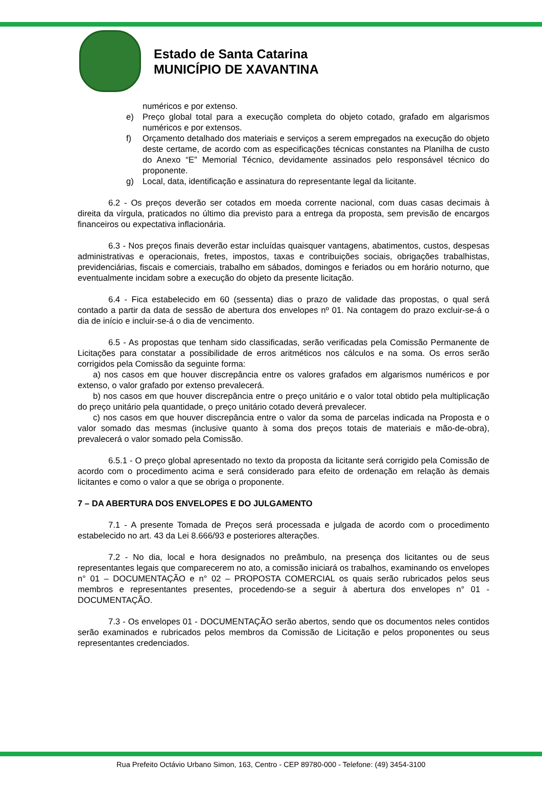Estado de Santa Catarina
MUNICÍPIO DE XAVANTINA
numéricos e por extenso.
e) Preço global total para a execução completa do objeto cotado, grafado em algarismos numéricos e por extensos.
f) Orçamento detalhado dos materiais e serviços a serem empregados na execução do objeto deste certame, de acordo com as especificações técnicas constantes na Planilha de custo do Anexo “E” Memorial Técnico, devidamente assinados pelo responsável técnico do proponente.
g) Local, data, identificação e assinatura do representante legal da licitante.
6.2 - Os preços deverão ser cotados em moeda corrente nacional, com duas casas decimais à direita da vírgula, praticados no último dia previsto para a entrega da proposta, sem previsão de encargos financeiros ou expectativa inflacionária.
6.3 - Nos preços finais deverão estar incluídas quaisquer vantagens, abatimentos, custos, despesas administrativas e operacionais, fretes, impostos, taxas e contribuições sociais, obrigações trabalhistas, previdenciárias, fiscais e comerciais, trabalho em sábados, domingos e feriados ou em horário noturno, que eventualmente incidam sobre a execução do objeto da presente licitação.
6.4 - Fica estabelecido em 60 (sessenta) dias o prazo de validade das propostas, o qual será contado a partir da data de sessão de abertura dos envelopes nº 01. Na contagem do prazo excluir-se-á o dia de início e incluir-se-á o dia de vencimento.
6.5 - As propostas que tenham sido classificadas, serão verificadas pela Comissão Permanente de Licitações para constatar a possibilidade de erros aritméticos nos cálculos e na soma. Os erros serão corrigidos pela Comissão da seguinte forma:
a) nos casos em que houver discrepância entre os valores grafados em algarismos numéricos e por extenso, o valor grafado por extenso prevalecerá.
b) nos casos em que houver discrepância entre o preço unitário e o valor total obtido pela multiplicação do preço unitário pela quantidade, o preço unitário cotado deverá prevalecer.
c) nos casos em que houver discrepância entre o valor da soma de parcelas indicada na Proposta e o valor somado das mesmas (inclusive quanto à soma dos preços totais de materiais e mão-de-obra), prevalecerá o valor somado pela Comissão.
6.5.1 - O preço global apresentado no texto da proposta da licitante será corrigido pela Comissão de acordo com o procedimento acima e será considerado para efeito de ordenação em relação às demais licitantes e como o valor a que se obriga o proponente.
7 – DA ABERTURA DOS ENVELOPES E DO JULGAMENTO
7.1 - A presente Tomada de Preços será processada e julgada de acordo com o procedimento estabelecido no art. 43 da Lei 8.666/93 e posteriores alterações.
7.2 - No dia, local e hora designados no preâmbulo, na presença dos licitantes ou de seus representantes legais que comparecerem no ato, a comissão iniciará os trabalhos, examinando os envelopes n° 01 – DOCUMENTAÇÃO e n° 02 – PROPOSTA COMERCIAL os quais serão rubricados pelos seus membros e representantes presentes, procedendo-se a seguir à abertura dos envelopes n° 01 - DOCUMENTAÇÃO.
7.3 - Os envelopes 01 - DOCUMENTAÇÃO serão abertos, sendo que os documentos neles contidos serão examinados e rubricados pelos membros da Comissão de Licitação e pelos proponentes ou seus representantes credenciados.
Rua Prefeito Octávio Urbano Simon, 163, Centro - CEP 89780-000 - Telefone: (49) 3454-3100